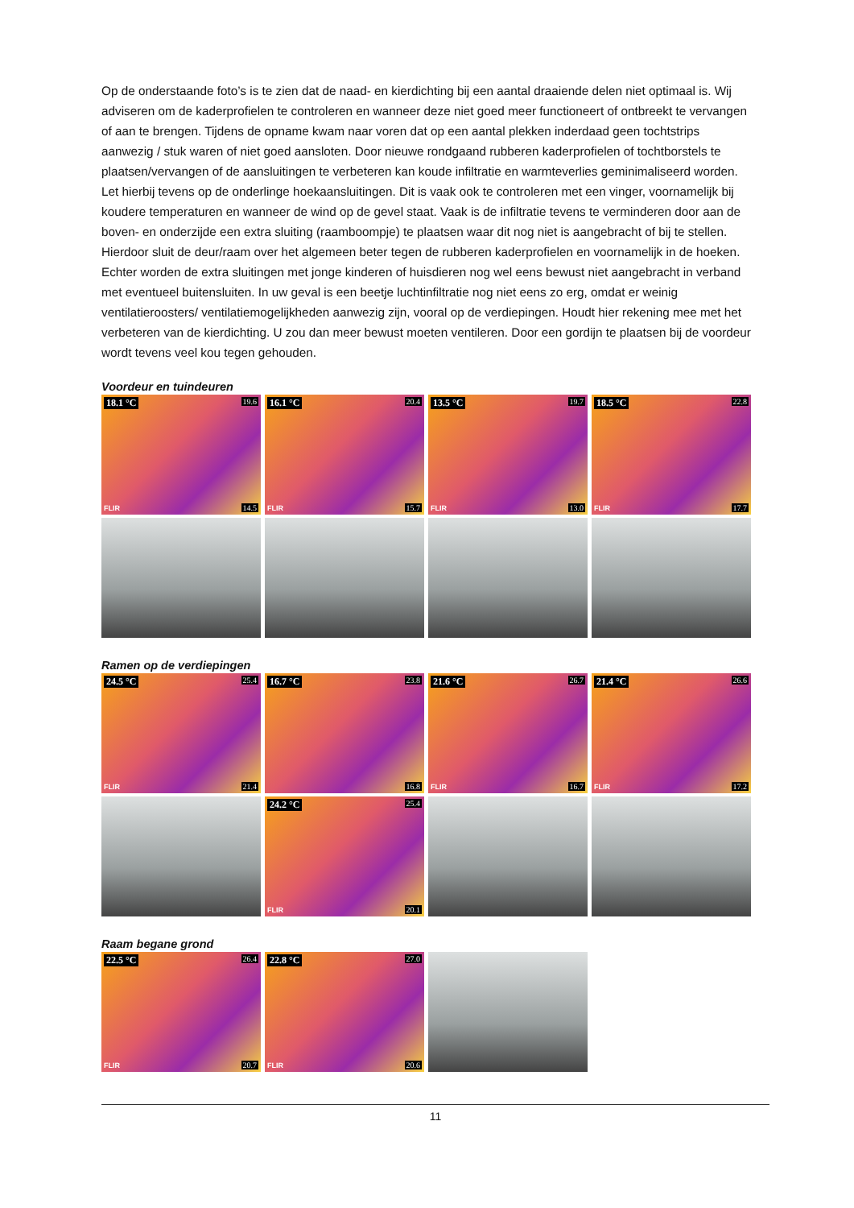Op de onderstaande foto’s is te zien dat de naad- en kierdichting bij een aantal draaiende delen niet optimaal is. Wij adviseren om de kaderprofielen te controleren en wanneer deze niet goed meer functioneert of ontbreekt te vervangen of aan te brengen. Tijdens de opname kwam naar voren dat op een aantal plekken inderdaad geen tochtstrips aanwezig / stuk waren of niet goed aansloten. Door nieuwe rondgaand rubberen kaderprofielen of tochtborstels te plaatsen/vervangen of de aansluitingen te verbeteren kan koude infiltratie en warmteverlies geminimaliseerd worden. Let hierbij tevens op de onderlinge hoekaansluitingen. Dit is vaak ook te controleren met een vinger, voornamelijk bij koudere temperaturen en wanneer de wind op de gevel staat. Vaak is de infiltratie tevens te verminderen door aan de boven- en onderzijde een extra sluiting (raamboompje) te plaatsen waar dit nog niet is aangebracht of bij te stellen. Hierdoor sluit de deur/raam over het algemeen beter tegen de rubberen kaderprofielen en voornamelijk in de hoeken. Echter worden de extra sluitingen met jonge kinderen of huisdieren nog wel eens bewust niet aangebracht in verband met eventueel buitensluiten. In uw geval is een beetje luchtinfiltratie nog niet eens zo erg, omdat er weinig ventilatieroosters/ ventilatiemogelijkheden aanwezig zijn, vooral op de verdiepingen. Houdt hier rekening mee met het verbeteren van de kierdichting. U zou dan meer bewust moeten ventileren. Door een gordijn te plaatsen bij de voordeur wordt tevens veel kou tegen gehouden.
Voordeur en tuindeuren
18.1 °C 19.6
FLIR 14.5
16.1 °C 20.4
FLIR 15.7
13.5 °C 19.7
FLIR 13.0
18.5 °C 22.8
FLIR 17.7
Ramen op de verdiepingen
24.5 °C 25.4
FLIR 21.4
16.7 °C 23.8
16.8
21.6 °C 26.7
FLIR 16.7
21.4 °C 26.6
FLIR 17.2
24.2 °C 25.4
FLIR 20.1
Raam begane grond
22.5 °C 26.4
FLIR 20.7
22.8 °C 27.0
FLIR 20.6
11